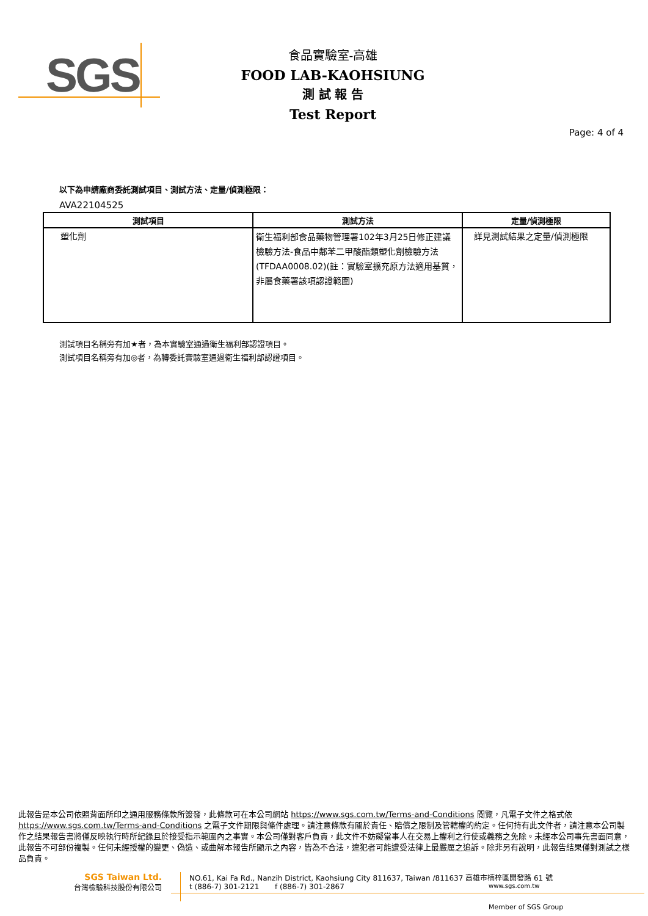SGS
食品實驗室-高雄
FOOD LAB-KAOHSIUNG
測 試 報 告
Test Report
Page: 4 of 4
以下為申請廠商委託測試項目、測試方法、定量/偵測極限：
AVA22104525
| 測試項目 | 測試方法 | 定量/偵測極限 |
| --- | --- | --- |
| 塑化劑 | 衛生福利部食品藥物管理署102年3月25日修正建議檢驗方法-食品中鄰苯二甲酸酯類塑化劑檢驗方法(TFDAA0008.02)(註：實驗室擴充原方法適用基質，非屬食藥署該項認證範圍) | 詳見測試結果之定量/偵測極限 |
測試項目名稱旁有加★者，為本實驗室通過衛生福利部認證項目。
測試項目名稱旁有加◎者，為轉委託實驗室通過衛生福利部認證項目。
此報告是本公司依照背面所印之通用服務條款所簽發，此條款可在本公司網站 https://www.sgs.com.tw/Terms-and-Conditions 閱覽，凡電子文件之格式依 https://www.sgs.com.tw/Terms-and-Conditions 之電子文件期限與條件處理。請注意條款有關於責任、賠償之限制及管轄權的約定。任何持有此文件者，請注意本公司製作之結果報告書將僅反映執行時所紀錄且於接受指示範圍內之事實。本公司僅對客戶負責，此文件不妨礙當事人在交易上權利之行使或義務之免除。未經本公司事先書面同意，此報告不可部份複製。任何未經授權的變更、偽造、或曲解本報告所顯示之內容，皆為不合法，違犯者可能遭受法律上最嚴厲之追訴。除非另有說明，此報告結果僅對測試之樣品負責。
SGS Taiwan Ltd.
台灣檢驗科技股份有限公司
NO.61, Kai Fa Rd., Nanzih District, Kaohsiung City 811637, Taiwan /811637 高雄市楠梓區開發路 61 號
t (886-7) 301-2121 f (886-7) 301-2867 www.sgs.com.tw
Member of SGS Group